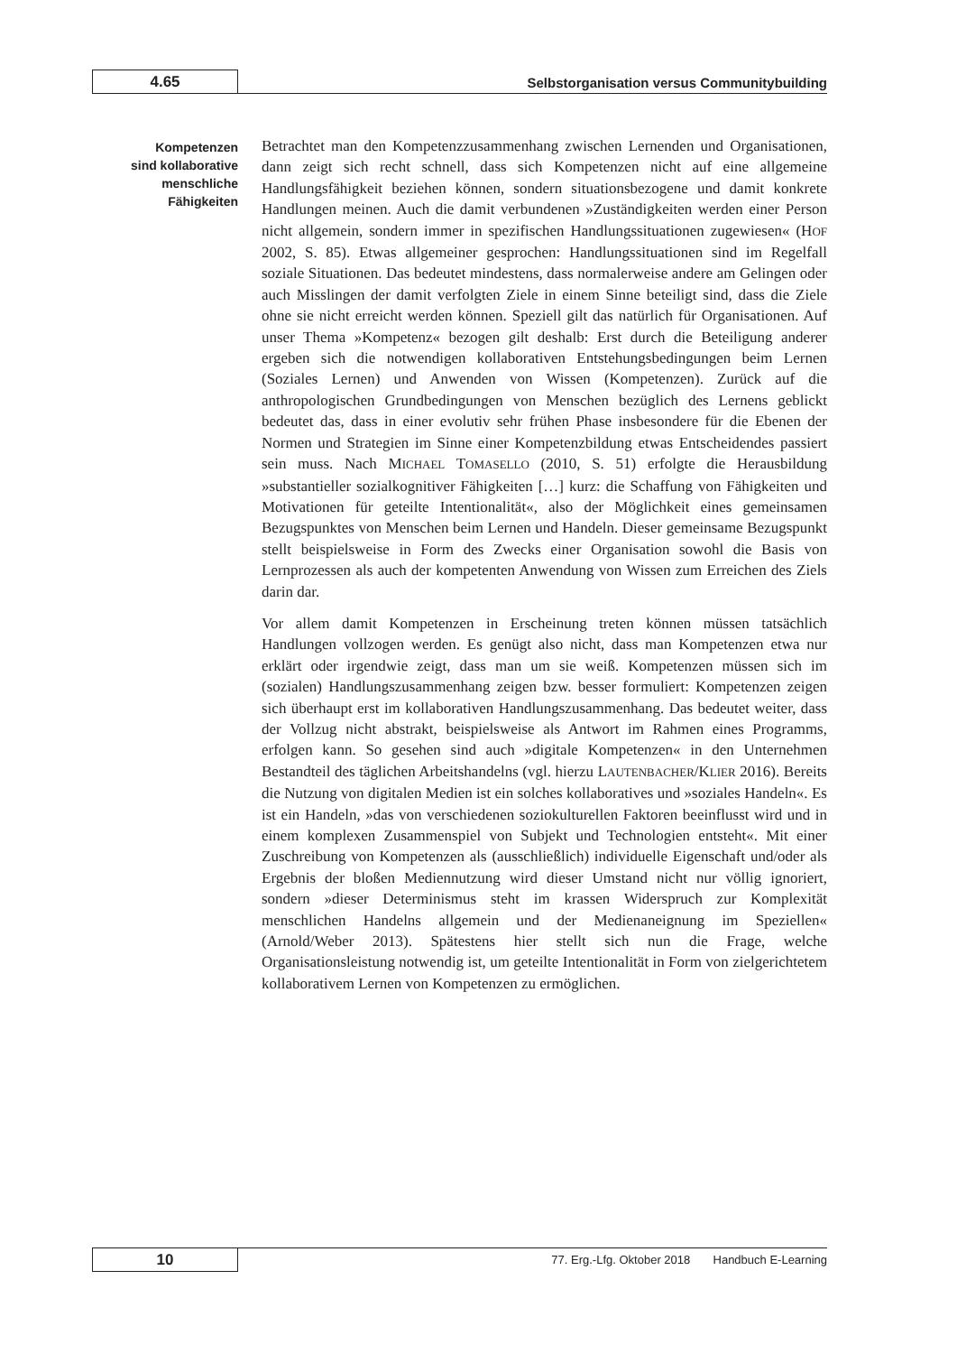4.65
Selbstorganisation versus Communitybuilding
Kompetenzen
sind kollaborative
menschliche
Fähigkeiten
Betrachtet man den Kompetenzzusammenhang zwischen Lernenden und Organisationen, dann zeigt sich recht schnell, dass sich Kompetenzen nicht auf eine allgemeine Handlungsfähigkeit beziehen können, sondern situationsbezogene und damit konkrete Handlungen meinen. Auch die damit verbundenen »Zuständigkeiten werden einer Person nicht allgemein, sondern immer in spezifischen Handlungssituationen zugewiesen« (HOF 2002, S. 85). Etwas allgemeiner gesprochen: Handlungssituationen sind im Regelfall soziale Situationen. Das bedeutet mindestens, dass normalerweise andere am Gelingen oder auch Misslingen der damit verfolgten Ziele in einem Sinne beteiligt sind, dass die Ziele ohne sie nicht erreicht werden können. Speziell gilt das natürlich für Organisationen. Auf unser Thema »Kompetenz« bezogen gilt deshalb: Erst durch die Beteiligung anderer ergeben sich die notwendigen kollaborativen Entstehungsbedingungen beim Lernen (Soziales Lernen) und Anwenden von Wissen (Kompetenzen). Zurück auf die anthropologischen Grundbedingungen von Menschen bezüglich des Lernens geblickt bedeutet das, dass in einer evolutiv sehr frühen Phase insbesondere für die Ebenen der Normen und Strategien im Sinne einer Kompetenzbildung etwas Entscheidendes passiert sein muss. Nach MICHAEL TOMASELLO (2010, S. 51) erfolgte die Herausbildung »substantieller sozialkognitiver Fähigkeiten […] kurz: die Schaffung von Fähigkeiten und Motivationen für geteilte Intentionalität«, also der Möglichkeit eines gemeinsamen Bezugspunktes von Menschen beim Lernen und Handeln. Dieser gemeinsame Bezugspunkt stellt beispielsweise in Form des Zwecks einer Organisation sowohl die Basis von Lernprozessen als auch der kompetenten Anwendung von Wissen zum Erreichen des Ziels darin dar.
Vor allem damit Kompetenzen in Erscheinung treten können müssen tatsächlich Handlungen vollzogen werden. Es genügt also nicht, dass man Kompetenzen etwa nur erklärt oder irgendwie zeigt, dass man um sie weiß. Kompetenzen müssen sich im (sozialen) Handlungszusammenhang zeigen bzw. besser formuliert: Kompetenzen zeigen sich überhaupt erst im kollaborativen Handlungszusammenhang. Das bedeutet weiter, dass der Vollzug nicht abstrakt, beispielsweise als Antwort im Rahmen eines Programms, erfolgen kann. So gesehen sind auch »digitale Kompetenzen« in den Unternehmen Bestandteil des täglichen Arbeitshandelns (vgl. hierzu LAUTENBACHER/KLIER 2016). Bereits die Nutzung von digitalen Medien ist ein solches kollaboratives und »soziales Handeln«. Es ist ein Handeln, »das von verschiedenen soziokulturellen Faktoren beeinflusst wird und in einem komplexen Zusammenspiel von Subjekt und Technologien entsteht«. Mit einer Zuschreibung von Kompetenzen als (ausschließlich) individuelle Eigenschaft und/oder als Ergebnis der bloßen Mediennutzung wird dieser Umstand nicht nur völlig ignoriert, sondern »dieser Determinismus steht im krassen Widerspruch zur Komplexität menschlichen Handelns allgemein und der Medienaneignung im Speziellen« (Arnold/Weber 2013). Spätestens hier stellt sich nun die Frage, welche Organisationsleistung notwendig ist, um geteilte Intentionalität in Form von zielgerichtetem kollaborativem Lernen von Kompetenzen zu ermöglichen.
10
77. Erg.-Lfg. Oktober 2018 Handbuch E-Learning